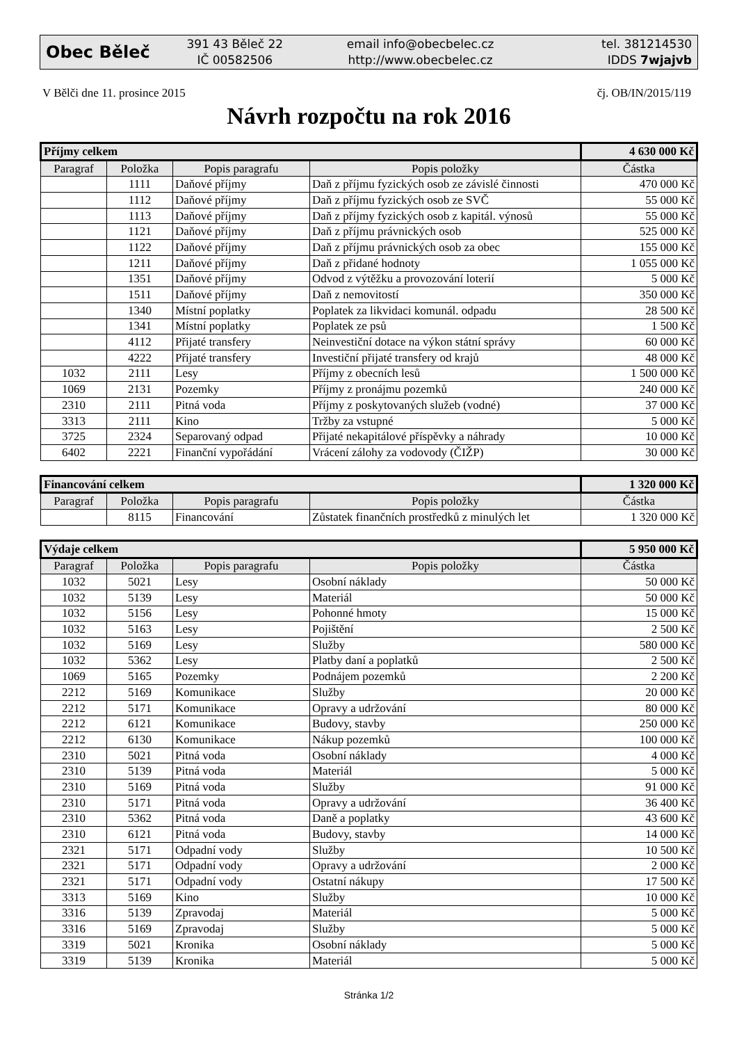Obec Běleč
391 43 Běleč 22
IČ 00582506
email info@obecbelec.cz
http://www.obecbelec.cz
tel. 381214530
IDDS 7wjajvb
V Bělči dne 11. prosince 2015 čj. OB/IN/2015/119
Návrh rozpočtu na rok 2016
| Příjmy celkem | | | | 4 630 000 Kč |
| Paragraf | Položka | Popis paragrafu | Popis položky | Částka |
| | 1111 | Daňové příjmy | Daň z příjmu fyzických osob ze závislé činnosti | 470 000 Kč |
| | 1112 | Daňové příjmy | Daň z příjmu fyzických osob ze SVČ | 55 000 Kč |
| | 1113 | Daňové příjmy | Daň z příjmy fyzických osob z kapitál. výnosů | 55 000 Kč |
| | 1121 | Daňové příjmy | Daň z příjmu právnických osob | 525 000 Kč |
| | 1122 | Daňové příjmy | Daň z příjmu právnických osob za obec | 155 000 Kč |
| | 1211 | Daňové příjmy | Daň z přidané hodnoty | 1 055 000 Kč |
| | 1351 | Daňové příjmy | Odvod z výtěžku a provozování loterií | 5 000 Kč |
| | 1511 | Daňové příjmy | Daň z nemovitostí | 350 000 Kč |
| | 1340 | Místní poplatky | Poplatek za likvidaci komunál. odpadu | 28 500 Kč |
| | 1341 | Místní poplatky | Poplatek ze psů | 1 500 Kč |
| | 4112 | Přijaté transfery | Neinvestiční dotace na výkon státní správy | 60 000 Kč |
| | 4222 | Přijaté transfery | Investiční přijaté transfery od krajů | 48 000 Kč |
| 1032 | 2111 | Lesy | Příjmy z obecních lesů | 1 500 000 Kč |
| 1069 | 2131 | Pozemky | Příjmy z pronájmu pozemků | 240 000 Kč |
| 2310 | 2111 | Pitná voda | Příjmy z poskytovaných služeb (vodné) | 37 000 Kč |
| 3313 | 2111 | Kino | Tržby za vstupné | 5 000 Kč |
| 3725 | 2324 | Separovaný odpad | Přijaté nekapitálové příspěvky a náhrady | 10 000 Kč |
| 6402 | 2221 | Finanční vypořádání | Vrácení zálohy za vodovody (ČIŽP) | 30 000 Kč |
| Financování celkem | | | | 1 320 000 Kč |
| Paragraf | Položka | Popis paragrafu | Popis položky | Částka |
| | 8115 | Financování | Zůstatek finančních prostředků z minulých let | 1 320 000 Kč |
| Výdaje celkem | | | | 5 950 000 Kč |
| Paragraf | Položka | Popis paragrafu | Popis položky | Částka |
| 1032 | 5021 | Lesy | Osobní náklady | 50 000 Kč |
| 1032 | 5139 | Lesy | Materiál | 50 000 Kč |
| 1032 | 5156 | Lesy | Pohonné hmoty | 15 000 Kč |
| 1032 | 5163 | Lesy | Pojištění | 2 500 Kč |
| 1032 | 5169 | Lesy | Služby | 580 000 Kč |
| 1032 | 5362 | Lesy | Platby daní a poplatků | 2 500 Kč |
| 1069 | 5165 | Pozemky | Podnájem pozemků | 2 200 Kč |
| 2212 | 5169 | Komunikace | Služby | 20 000 Kč |
| 2212 | 5171 | Komunikace | Opravy a udržování | 80 000 Kč |
| 2212 | 6121 | Komunikace | Budovy, stavby | 250 000 Kč |
| 2212 | 6130 | Komunikace | Nákup pozemků | 100 000 Kč |
| 2310 | 5021 | Pitná voda | Osobní náklady | 4 000 Kč |
| 2310 | 5139 | Pitná voda | Materiál | 5 000 Kč |
| 2310 | 5169 | Pitná voda | Služby | 91 000 Kč |
| 2310 | 5171 | Pitná voda | Opravy a udržování | 36 400 Kč |
| 2310 | 5362 | Pitná voda | Daně a poplatky | 43 600 Kč |
| 2310 | 6121 | Pitná voda | Budovy, stavby | 14 000 Kč |
| 2321 | 5171 | Odpadní vody | Služby | 10 500 Kč |
| 2321 | 5171 | Odpadní vody | Opravy a udržování | 2 000 Kč |
| 2321 | 5171 | Odpadní vody | Ostatní nákupy | 17 500 Kč |
| 3313 | 5169 | Kino | Služby | 10 000 Kč |
| 3316 | 5139 | Zpravodaj | Materiál | 5 000 Kč |
| 3316 | 5169 | Zpravodaj | Služby | 5 000 Kč |
| 3319 | 5021 | Kronika | Osobní náklady | 5 000 Kč |
| 3319 | 5139 | Kronika | Materiál | 5 000 Kč |
Stránka 1/2